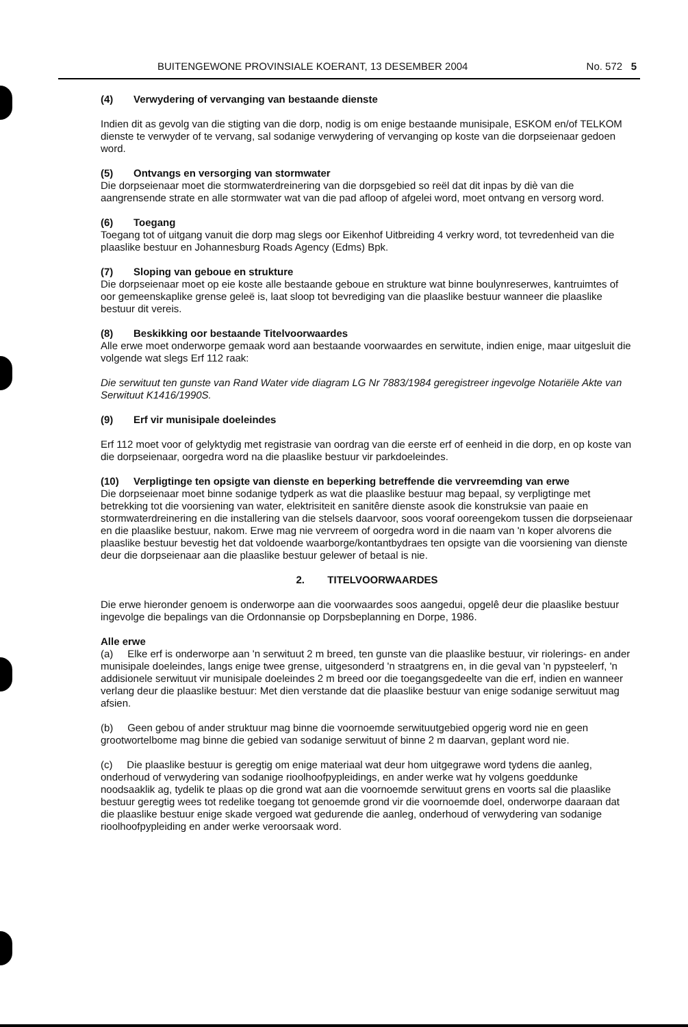BUITENGEWONE PROVINSIALE KOERANT, 13 DESEMBER 2004 No. 572 5
(4) Verwydering of vervanging van bestaande dienste
Indien dit as gevolg van die stigting van die dorp, nodig is om enige bestaande munisipale, ESKOM en/of TELKOM dienste te verwyder of te vervang, sal sodanige verwydering of vervanging op koste van die dorpseienaar gedoen word.
(5) Ontvangs en versorging van stormwater
Die dorpseienaar moet die stormwaterdreinering van die dorpsgebied so reël dat dit inpas by diè van die aangrensende strate en alle stormwater wat van die pad afloop of afgelei word, moet ontvang en versorg word.
(6) Toegang
Toegang tot of uitgang vanuit die dorp mag slegs oor Eikenhof Uitbreiding 4 verkry word, tot tevredenheid van die plaaslike bestuur en Johannesburg Roads Agency (Edms) Bpk.
(7) Sloping van geboue en strukture
Die dorpseienaar moet op eie koste alle bestaande geboue en strukture wat binne boulynreserwes, kantruimtes of oor gemeenskaplike grense geleë is, laat sloop tot bevrediging van die plaaslike bestuur wanneer die plaaslike bestuur dit vereis.
(8) Beskikking oor bestaande Titelvoorwaardes
Alle erwe moet onderworpe gemaak word aan bestaande voorwaardes en serwitute, indien enige, maar uitgesluit die volgende wat slegs Erf 112 raak:
Die serwituut ten gunste van Rand Water vide diagram LG Nr 7883/1984 geregistreer ingevolge Notariële Akte van Serwituut K1416/1990S.
(9) Erf vir munisipale doeleindes
Erf 112 moet voor of gelyktydig met registrasie van oordrag van die eerste erf of eenheid in die dorp, en op koste van die dorpseienaar, oorgedra word na die plaaslike bestuur vir parkdoeleindes.
(10) Verpligtinge ten opsigte van dienste en beperking betreffende die vervreemding van erwe
Die dorpseienaar moet binne sodanige tydperk as wat die plaaslike bestuur mag bepaal, sy verpligtinge met betrekking tot die voorsiening van water, elektrisiteit en sanitêre dienste asook die konstruksie van paaie en stormwaterdreinering en die installering van die stelsels daarvoor, soos vooraf ooreengekom tussen die dorpseienaar en die plaaslike bestuur, nakom. Erwe mag nie vervreem of oorgedra word in die naam van 'n koper alvorens die plaaslike bestuur bevestig het dat voldoende waarborge/kontantbydraes ten opsigte van die voorsiening van dienste deur die dorpseienaar aan die plaaslike bestuur gelewer of betaal is nie.
2. TITELVOORWAARDES
Die erwe hieronder genoem is onderworpe aan die voorwaardes soos aangedui, opgelê deur die plaaslike bestuur ingevolge die bepalings van die Ordonnansie op Dorpsbeplanning en Dorpe, 1986.
Alle erwe
(a) Elke erf is onderworpe aan 'n serwituut 2 m breed, ten gunste van die plaaslike bestuur, vir riolerings- en ander munisipale doeleindes, langs enige twee grense, uitgesonderd 'n straatgrens en, in die geval van 'n pypsteelerf, 'n addisionele serwituut vir munisipale doeleindes 2 m breed oor die toegangsgedeelte van die erf, indien en wanneer verlang deur die plaaslike bestuur: Met dien verstande dat die plaaslike bestuur van enige sodanige serwituut mag afsien.
(b) Geen gebou of ander struktuur mag binne die voornoemde serwituutgebied opgerig word nie en geen grootwortelbome mag binne die gebied van sodanige serwituut of binne 2 m daarvan, geplant word nie.
(c) Die plaaslike bestuur is geregtig om enige materiaal wat deur hom uitgegrawe word tydens die aanleg, onderhoud of verwydering van sodanige rioolhoofpypleidings, en ander werke wat hy volgens goeddunke noodsaaklik ag, tydelik te plaas op die grond wat aan die voornoemde serwituut grens en voorts sal die plaaslike bestuur geregtig wees tot redelike toegang tot genoemde grond vir die voornoemde doel, onderworpe daaraan dat die plaaslike bestuur enige skade vergoed wat gedurende die aanleg, onderhoud of verwydering van sodanige rioolhoofpypleiding en ander werke veroorsaak word.